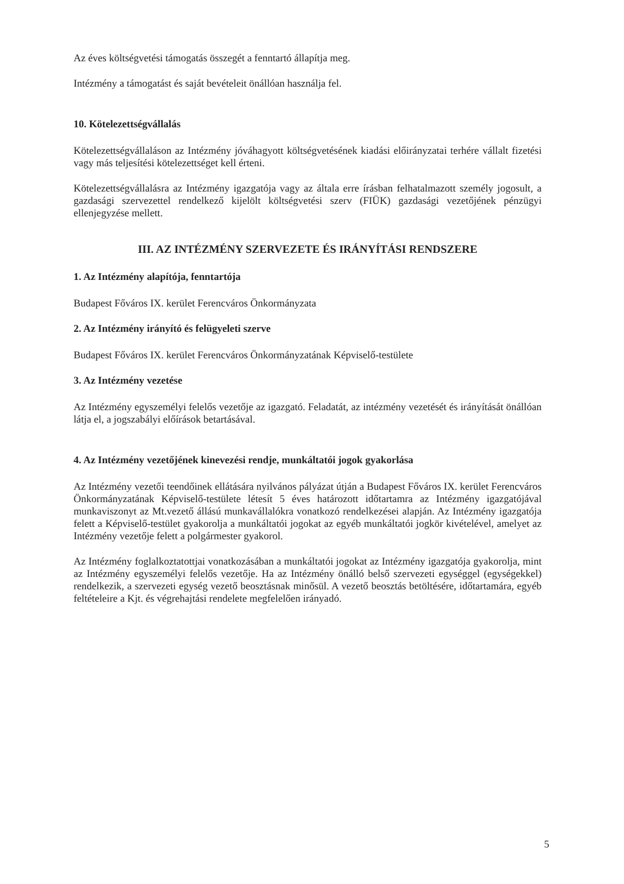Az éves költségvetési támogatás összegét a fenntartó állapítja meg.
Intézmény a támogatást és saját bevételeit önállóan használja fel.
10. Kötelezettségvállalás
Kötelezettségvállaláson az Intézmény jóváhagyott költségvetésének kiadási előirányzatai terhére vállalt fizetési vagy más teljesítési kötelezettséget kell érteni.
Kötelezettségvállalásra az Intézmény igazgatója vagy az általa erre írásban felhatalmazott személy jogosult, a gazdasági szervezettel rendelkező kijelölt költségvetési szerv (FIÜK) gazdasági vezetőjének pénzügyi ellenjegyzése mellett.
III. AZ INTÉZMÉNY SZERVEZETE ÉS IRÁNYÍTÁSI RENDSZERE
1. Az Intézmény alapítója, fenntartója
Budapest Főváros IX. kerület Ferencváros Önkormányzata
2. Az Intézmény irányító és felügyeleti szerve
Budapest Főváros IX. kerület Ferencváros Önkormányzatának Képviselő-testülete
3. Az Intézmény vezetése
Az Intézmény egyszemélyi felelős vezetője az igazgató. Feladatát, az intézmény vezetését és irányítását önállóan látja el, a jogszabályi előírások betartásával.
4. Az Intézmény vezetőjének kinevezési rendje, munkáltatói jogok gyakorlása
Az Intézmény vezetői teendőinek ellátására nyilvános pályázat útján a Budapest Főváros IX. kerület Ferencváros Önkormányzatának Képviselő-testülete létesít 5 éves határozott időtartamra az Intézmény igazgatójával munkaviszonyt az Mt.vezető állású munkavállalókra vonatkozó rendelkezései alapján. Az Intézmény igazgatója felett a Képviselő-testület gyakorolja a munkáltatói jogokat az egyéb munkáltatói jogkör kivételével, amelyet az Intézmény vezetője felett a polgármester gyakorol.
Az Intézmény foglalkoztatottjai vonatkozásában a munkáltatói jogokat az Intézmény igazgatója gyakorolja, mint az Intézmény egyszemélyi felelős vezetője. Ha az Intézmény önálló belső szervezeti egységgel (egységekkel) rendelkezik, a szervezeti egység vezető beosztásnak minősül. A vezető beosztás betöltésére, időtartamára, egyéb feltételeire a Kjt. és végrehajtási rendelete megfelelően irányadó.
5